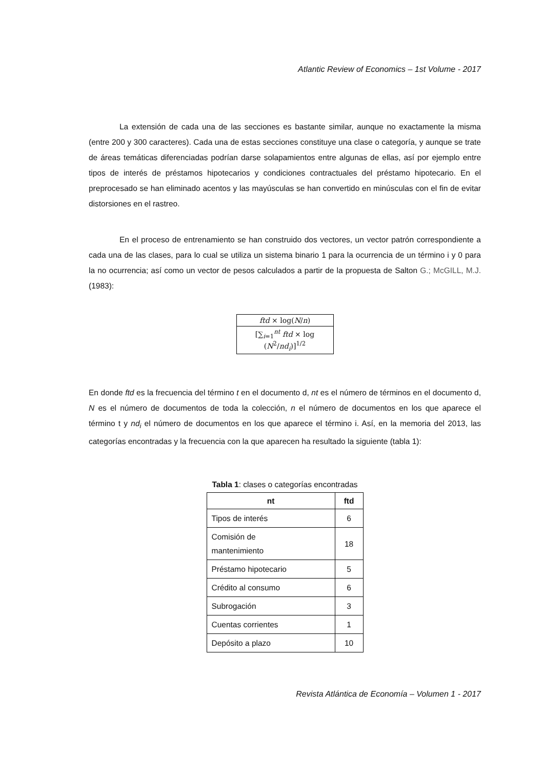Atlantic Review of Economics – 1st Volume - 2017
La extensión de cada una de las secciones es bastante similar, aunque no exactamente la misma (entre 200 y 300 caracteres). Cada una de estas secciones constituye una clase o categoría, y aunque se trate de áreas temáticas diferenciadas podrían darse solapamientos entre algunas de ellas, así por ejemplo entre tipos de interés de préstamos hipotecarios y condiciones contractuales del préstamo hipotecario. En el preprocesado se han eliminado acentos y las mayúsculas se han convertido en minúsculas con el fin de evitar distorsiones en el rastreo.
En el proceso de entrenamiento se han construido dos vectores, un vector patrón correspondiente a cada una de las clases, para lo cual se utiliza un sistema binario 1 para la ocurrencia de un término i y 0 para la no ocurrencia; así como un vector de pesos calculados a partir de la propuesta de Salton G.; McGILL, M.J. (1983):
ftd × log(N/n)
[∑<sub>i=1</sub><sup>nt</sup> ftd × log (N<sup>2</sup>/nd<sub>i</sub>)]<sup>1/2</sup>
En donde ftd es la frecuencia del término t en el documento d, nt es el número de términos en el documento d, N es el número de documentos de toda la colección, n el número de documentos en los que aparece el término t y nd<sub>i</sub> el número de documentos en los que aparece el término i. Así, en la memoria del 2013, las categorías encontradas y la frecuencia con la que aparecen ha resultado la siguiente (tabla 1):
Tabla 1: clases o categorías encontradas
| nt | ftd |
| --- | --- |
| Tipos de interés | 6 |
| Comisión de mantenimiento | 18 |
| Préstamo hipotecario | 5 |
| Crédito al consumo | 6 |
| Subrogación | 3 |
| Cuentas corrientes | 1 |
| Depósito a plazo | 10 |
Revista Atlántica de Economía – Volumen 1 - 2017